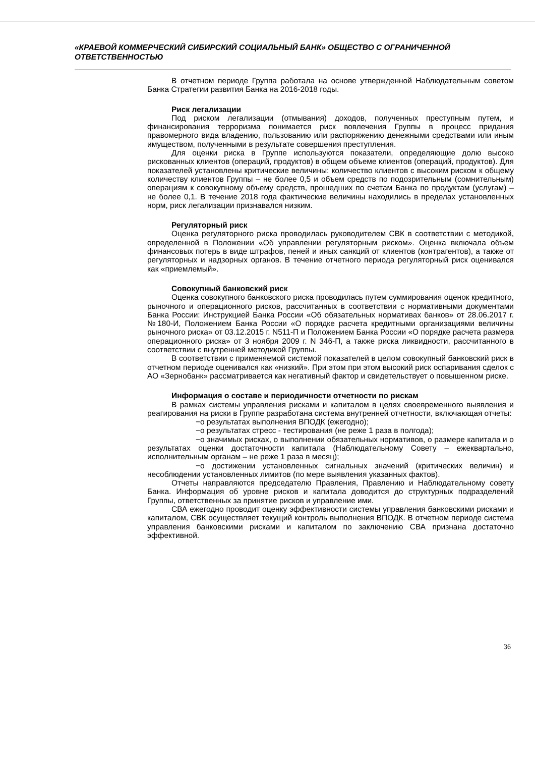«КРАЕВОЙ КОММЕРЧЕСКИЙ СИБИРСКИЙ СОЦИАЛЬНЫЙ БАНК» ОБЩЕСТВО С ОГРАНИЧЕННОЙ ОТВЕТСТВЕННОСТЬЮ
В отчетном периоде Группа работала на основе утвержденной Наблюдательным советом Банка Стратегии развития Банка на 2016-2018 годы.
Риск легализации
Под риском легализации (отмывания) доходов, полученных преступным путем, и финансирования терроризма понимается риск вовлечения Группы в процесс придания правомерного вида владению, пользованию или распоряжению денежными средствами или иным имуществом, полученными в результате совершения преступления.
Для оценки риска в Группе используются показатели, определяющие долю высоко рискованных клиентов (операций, продуктов) в общем объеме клиентов (операций, продуктов). Для показателей установлены критические величины: количество клиентов с высоким риском к общему количеству клиентов Группы – не более 0,5 и объем средств по подозрительным (сомнительным) операциям к совокупному объему средств, прошедших по счетам Банка по продуктам (услугам) – не более 0,1. В течение 2018 года фактические величины находились в пределах установленных норм, риск легализации признавался низким.
Регуляторный риск
Оценка регуляторного риска проводилась руководителем СВК в соответствии с методикой, определенной в Положении «Об управлении регуляторным риском». Оценка включала объем финансовых потерь в виде штрафов, пеней и иных санкций от клиентов (контрагентов), а также от регуляторных и надзорных органов. В течение отчетного периода регуляторный риск оценивался как «приемлемый».
Совокупный банковский риск
Оценка совокупного банковского риска проводилась путем суммирования оценок кредитного, рыночного и операционного рисков, рассчитанных в соответствии с нормативными документами Банка России: Инструкцией Банка России «Об обязательных нормативах банков» от 28.06.2017 г. №180-И, Положением Банка России «О порядке расчета кредитными организациями величины рыночного риска» от 03.12.2015 г. N511-П и Положением Банка России «О порядке расчета размера операционного риска» от 3 ноября 2009 г. N 346-П, а также риска ликвидности, рассчитанного в соответствии с внутренней методикой Группы.
В соответствии с применяемой системой показателей в целом совокупный банковский риск в отчетном периоде оценивался как «низкий». При этом при этом высокий риск оспаривания сделок с АО «Зернобанк» рассматривается как негативный фактор и свидетельствует о повышенном риске.
Информация о составе и периодичности отчетности по рискам
В рамках системы управления рисками и капиталом в целях своевременного выявления и реагирования на риски в Группе разработана система внутренней отчетности, включающая отчеты:
−о результатах выполнения ВПОДК (ежегодно);
−о результатах стресс - тестирования (не реже 1 раза в полгода);
−о значимых рисках, о выполнении обязательных нормативов, о размере капитала и о результатах оценки достаточности капитала (Наблюдательному Совету – ежеквартально, исполнительным органам – не реже 1 раза в месяц);
−о достижении установленных сигнальных значений (критических величин) и несоблюдении установленных лимитов (по мере выявления указанных фактов).
Отчеты направляются председателю Правления, Правлению и Наблюдательному совету Банка. Информация об уровне рисков и капитала доводится до структурных подразделений Группы, ответственных за принятие рисков и управление ими.
СВА ежегодно проводит оценку эффективности системы управления банковскими рисками и капиталом, СВК осуществляет текущий контроль выполнения ВПОДК. В отчетном периоде система управления банковскими рисками и капиталом по заключению СВА признана достаточно эффективной.
36